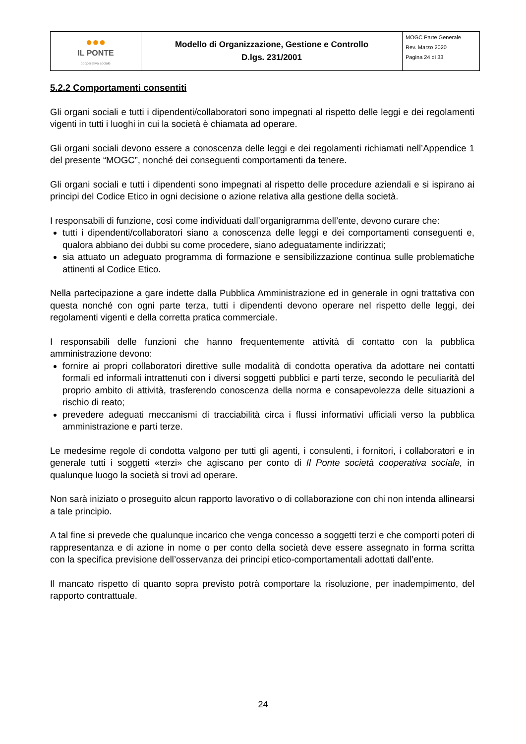| ●●● IL PONTE cooperativa sociale | Modello di Organizzazione, Gestione e Controllo D.lgs. 231/2001 | MOGC Parte Generale Rev. Marzo 2020 Pagina 24 di 33 |
5.2.2 Comportamenti consentiti
Gli organi sociali e tutti i dipendenti/collaboratori sono impegnati al rispetto delle leggi e dei regolamenti vigenti in tutti i luoghi in cui la società è chiamata ad operare.
Gli organi sociali devono essere a conoscenza delle leggi e dei regolamenti richiamati nell’Appendice 1 del presente “MOGC”, nonché dei conseguenti comportamenti da tenere.
Gli organi sociali e tutti i dipendenti sono impegnati al rispetto delle procedure aziendali e si ispirano ai principi del Codice Etico in ogni decisione o azione relativa alla gestione della società.
I responsabili di funzione, così come individuati dall’organigramma dell’ente, devono curare che:
tutti i dipendenti/collaboratori siano a conoscenza delle leggi e dei comportamenti conseguenti e, qualora abbiano dei dubbi su come procedere, siano adeguatamente indirizzati;
sia attuato un adeguato programma di formazione e sensibilizzazione continua sulle problematiche attinenti al Codice Etico.
Nella partecipazione a gare indette dalla Pubblica Amministrazione ed in generale in ogni trattativa con questa nonché con ogni parte terza, tutti i dipendenti devono operare nel rispetto delle leggi, dei regolamenti vigenti e della corretta pratica commerciale.
I responsabili delle funzioni che hanno frequentemente attività di contatto con la pubblica amministrazione devono:
fornire ai propri collaboratori direttive sulle modalità di condotta operativa da adottare nei contatti formali ed informali intrattenuti con i diversi soggetti pubblici e parti terze, secondo le peculiarità del proprio ambito di attività, trasferendo conoscenza della norma e consapevolezza delle situazioni a rischio di reato;
prevedere adeguati meccanismi di tracciabilità circa i flussi informativi ufficiali verso la pubblica amministrazione e parti terze.
Le medesime regole di condotta valgono per tutti gli agenti, i consulenti, i fornitori, i collaboratori e in generale tutti i soggetti «terzi» che agiscano per conto di Il Ponte società cooperativa sociale, in qualunque luogo la società si trovi ad operare.
Non sarà iniziato o proseguito alcun rapporto lavorativo o di collaborazione con chi non intenda allinearsi a tale principio.
A tal fine si prevede che qualunque incarico che venga concesso a soggetti terzi e che comporti poteri di rappresentanza e di azione in nome o per conto della società deve essere assegnato in forma scritta con la specifica previsione dell’osservanza dei principi etico-comportamentali adottati dall’ente.
Il mancato rispetto di quanto sopra previsto potrà comportare la risoluzione, per inadempimento, del rapporto contrattuale.
24